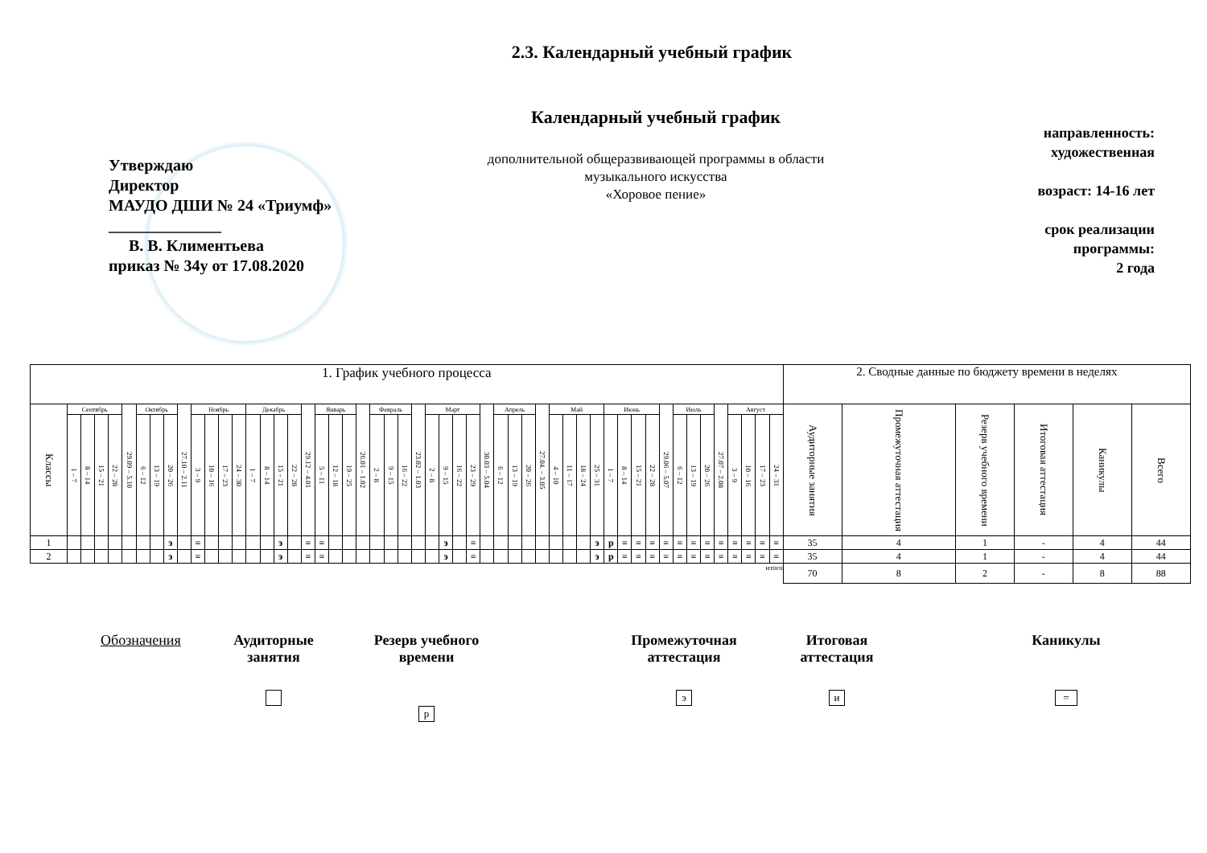2.3. Календарный учебный график
Утверждаю
Директор
МАУДО ДШИ № 24 «Триумф»
______________
В. В. Климентьева
приказ № 34у от 17.08.2020
Календарный учебный график
дополнительной общеразвивающей программы в области
музыкального искусства
«Хоровое пение»
направленность:
художественная
возраст: 14-16 лет
срок реализации
программы:
2 года
| 1. График учебного процесса | | | | | | | | | | | | | | | | | | | | | | | | | | | | | | | | | | | | | | | | | | | | | | | | | | | | | 2. Сводные данные по бюджету времени в неделях | | | | | |
| --- | --- | --- | --- | --- | --- | --- | --- | --- | --- | --- | --- | --- | --- | --- | --- | --- | --- | --- | --- | --- | --- | --- | --- | --- | --- | --- | --- | --- | --- | --- | --- | --- | --- | --- | --- | --- | --- | --- | --- | --- | --- | --- | --- | --- | --- | --- | --- | --- | --- | --- | --- | --- | --- | --- | --- | --- | --- | --- |
| Классы | Сентябрь | | | | 29.09 – 5.10 | Октябрь | | | 27.10 – 2.11 | Ноябрь | | | | Декабрь | | | | 29.12 – 4.01 | Январь | | | 26.01 – 1.02 | Февраль | | | 23.02 – 1.03 | Март | | | | 30.03 – 5.04 | Апрель | | | 27.04. – 3.05 | Май | | | | Июнь | | | | 29.06 – 5.07 | Июль | | | 27.07 – 2.08 | Август | | | | Аудиторные занятия | Промежуточная аттестация | Резерв учебного времени | Итоговая аттестация | Каникулы | Всего |
| | 1 – 7 | 8 – 14 | 15 – 21 | 22 – 28 | | 6 – 12 | 13 – 19 | 20 – 26 | | 3 – 9 | 10 – 16 | 17 – 23 | 24 – 30 | 1 – 7 | 8 – 14 | 15 – 21 | 22 – 28 | | 5 – 11 | 12 – 18 | 19 – 25 | | 2 – 8 | 9 – 15 | 16 – 22 | | 2 – 8 | 9 – 15 | 16 – 22 | 23 – 29 | | 6 – 12 | 13 – 19 | 20 – 26 | | 4 – 10 | 11 – 17 | 18 – 24 | 25 – 31 | 1 – 7 | 8 – 14 | 15 – 21 | 22 – 28 | | 6 – 12 | 13 – 19 | 20 – 26 | | 3 – 9 | 10 – 16 | 17 – 23 | 24 – 31 | | | | | | |
| 1 | | | | | | | | э | | = | | | | | | э | | = | = | | | | | | | | | э | | = | | | | | | | | | э | р | = | = | = | = | = | = | = | = | = | = | = | = | 35 | 4 | 1 | - | 4 | 44 |
| 2 | | | | | | | | э | | = | | | | | | э | | = | = | | | | | | | | | э | | = | | | | | | | | | э | р | = | = | = | = | = | = | = | = | = | = | = | = | 35 | 4 | 1 | - | 4 | 44 |
| итого | | | | | | | | | | | | | | | | | | | | | | | | | | | | | | | | | | | | | | | | | | | | | | | | | | | | | 70 | 8 | 2 | - | 8 | 88 |
Обозначения Аудиторные
занятия
Резерв учебного
времени
р
Промежуточная
аттестация
э
Итоговая
аттестация
и
Каникулы
=